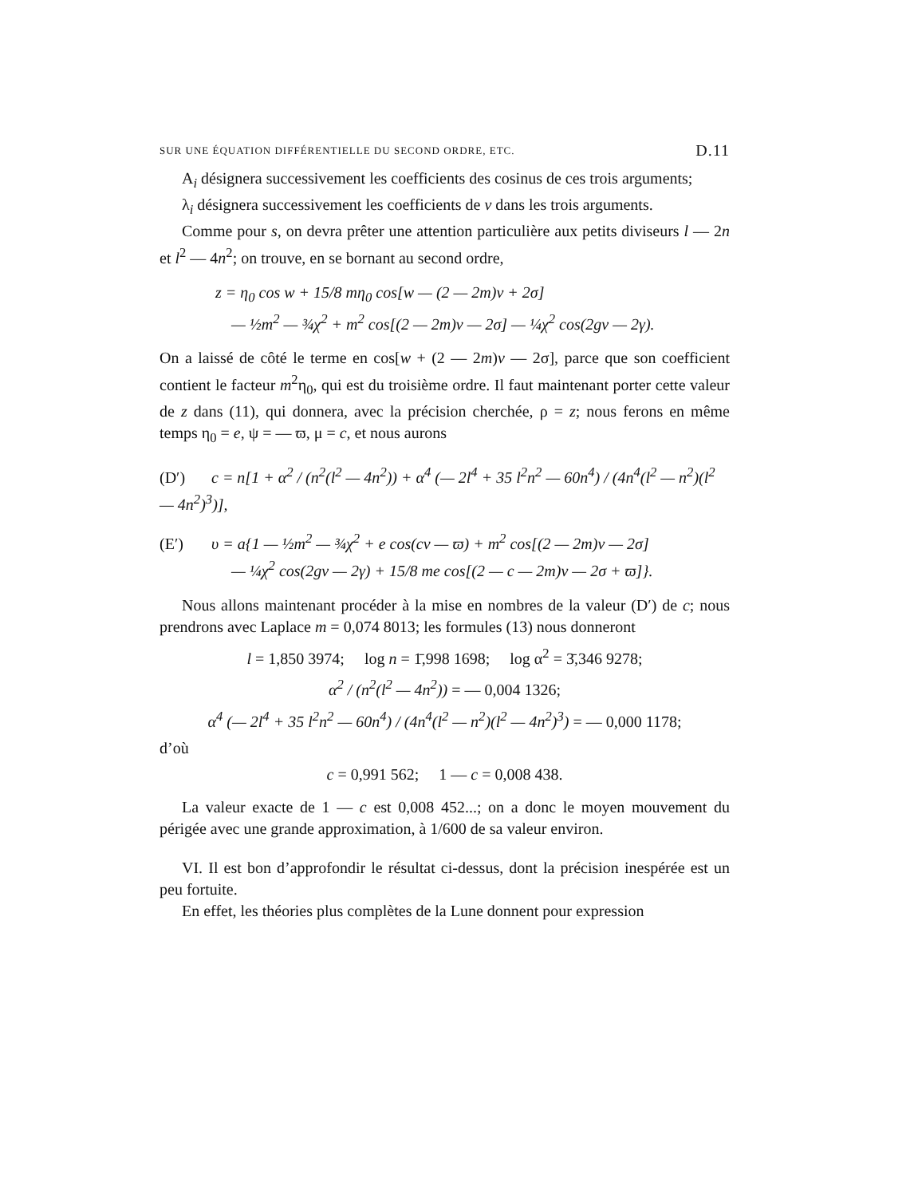SUR UNE ÉQUATION DIFFÉRENTIELLE DU SECOND ORDRE, ETC. D.11
A<sub>i</sub> désignera successivement les coefficients des cosinus de ces trois arguments;
λ<sub>i</sub> désignera successivement les coefficients de v dans les trois arguments.
Comme pour s, on devra prêter une attention particulière aux petits diviseurs l — 2n et l<sup>2</sup> — 4n<sup>2</sup>; on trouve, en se bornant au second ordre,
z = η<sub>0</sub> cos w + 15/8 mη<sub>0</sub> cos[w — (2 — 2m)v + 2σ]
— ½m<sup>2</sup> — ¾χ<sup>2</sup> + m<sup>2</sup> cos[(2 — 2m)v — 2σ] — ¼χ<sup>2</sup> cos(2gv — 2γ).
On a laissé de côté le terme en cos[w + (2 — 2m)v — 2σ], parce que son coefficient contient le facteur m<sup>2</sup>η<sub>0</sub>, qui est du troisième ordre. Il faut maintenant porter cette valeur de z dans (11), qui donnera, avec la précision cherchée, ρ = z; nous ferons en même temps η<sub>0</sub> = e, ψ = — ϖ, μ = c, et nous aurons
(D′) c = n[1 + α<sup>2</sup> / (n<sup>2</sup>(l<sup>2</sup> — 4n<sup>2</sup>)) + α<sup>4</sup> (— 2l<sup>4</sup> + 35 l<sup>2</sup>n<sup>2</sup> — 60n<sup>4</sup>) / (4n<sup>4</sup>(l<sup>2</sup> — n<sup>2</sup>)(l<sup>2</sup> — 4n<sup>2</sup>)<sup>3</sup>)],
(E′) υ = a{1 — ½m<sup>2</sup> — ¾χ<sup>2</sup> + e cos(cv — ϖ) + m<sup>2</sup> cos[(2 — 2m)v — 2σ]
— ¼χ<sup>2</sup> cos(2gv — 2γ) + 15/8 me cos[(2 — c — 2m)v — 2σ + ϖ]}.
Nous allons maintenant procéder à la mise en nombres de la valeur (D′) de c; nous prendrons avec Laplace m = 0,074 8013; les formules (13) nous donneront
l = 1,850 3974; log n = 1̄,998 1698; log α<sup>2</sup> = 3̄,346 9278;
α<sup>2</sup> / (n<sup>2</sup>(l<sup>2</sup> — 4n<sup>2</sup>)) = — 0,004 1326;
α<sup>4</sup> (— 2l<sup>4</sup> + 35 l<sup>2</sup>n<sup>2</sup> — 60n<sup>4</sup>) / (4n<sup>4</sup>(l<sup>2</sup> — n<sup>2</sup>)(l<sup>2</sup> — 4n<sup>2</sup>)<sup>3</sup>) = — 0,000 1178;
d’où
c = 0,991 562; 1 — c = 0,008 438.
La valeur exacte de 1 — c est 0,008 452...; on a donc le moyen mouvement du périgée avec une grande approximation, à 1/600 de sa valeur environ.
VI. Il est bon d’approfondir le résultat ci-dessus, dont la précision inespérée est un peu fortuite.
En effet, les théories plus complètes de la Lune donnent pour expression